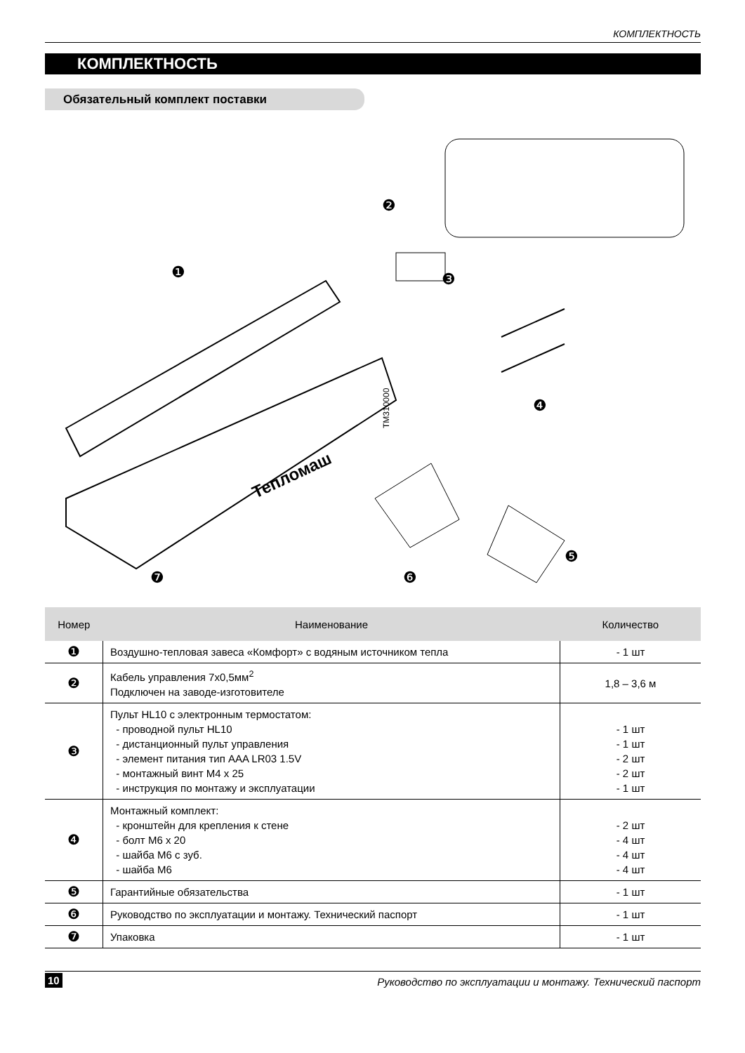КОМПЛЕКТНОСТЬ
КОМПЛЕКТНОСТЬ
Обязательный комплект поставки
❶
❷
❸
❹
❺
❻
❼
Тепломаш
TM310000
| Номер | Наименование | Количество |
| --- | --- | --- |
| ❶ | Воздушно-тепловая завеса «Комфорт» с водяным источником тепла | - 1 шт |
| ❷ | Кабель управления 7х0,5мм<sup>2</sup> Подключен на заводе-изготовителе | 1,8 – 3,6 м |
| ❸ | Пульт HL10 с электронным термостатом: - проводной пульт HL10 - дистанционный пульт управления - элемент питания тип AAA LR03 1.5V - монтажный винт М4 х 25 - инструкция по монтажу и эксплуатации | - 1 шт - 1 шт - 2 шт - 2 шт - 1 шт |
| ❹ | Монтажный комплект: - кронштейн для крепления к стене - болт М6 х 20 - шайба М6 с зуб. - шайба М6 | - 2 шт - 4 шт - 4 шт - 4 шт |
| ❺ | Гарантийные обязательства | - 1 шт |
| ❻ | Руководство по эксплуатации и монтажу. Технический паспорт | - 1 шт |
| ❼ | Упаковка | - 1 шт |
10 Руководство по эксплуатации и монтажу. Технический паспорт